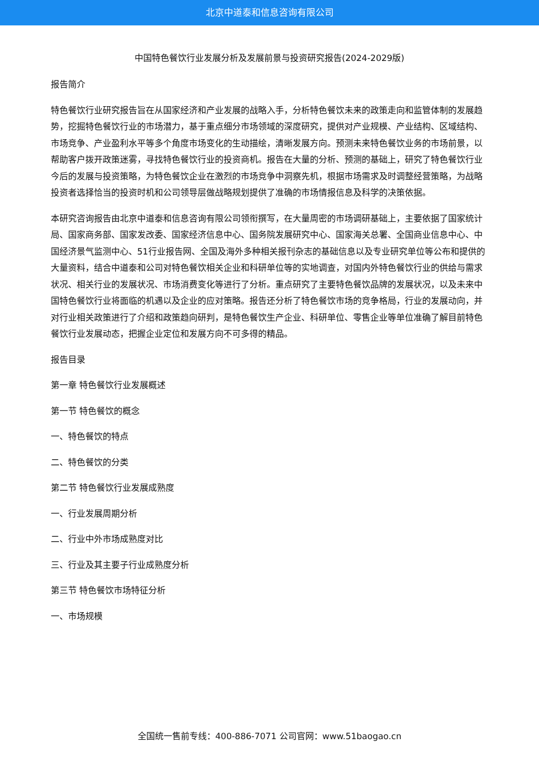北京中道泰和信息咨询有限公司
中国特色餐饮行业发展分析及发展前景与投资研究报告(2024-2029版)
报告简介
特色餐饮行业研究报告旨在从国家经济和产业发展的战略入手，分析特色餐饮未来的政策走向和监管体制的发展趋势，挖掘特色餐饮行业的市场潜力，基于重点细分市场领域的深度研究，提供对产业规模、产业结构、区域结构、市场竞争、产业盈利水平等多个角度市场变化的生动描绘，清晰发展方向。预测未来特色餐饮业务的市场前景，以帮助客户拨开政策迷雾，寻找特色餐饮行业的投资商机。报告在大量的分析、预测的基础上，研究了特色餐饮行业今后的发展与投资策略，为特色餐饮企业在激烈的市场竞争中洞察先机，根据市场需求及时调整经营策略，为战略投资者选择恰当的投资时机和公司领导层做战略规划提供了准确的市场情报信息及科学的决策依据。
本研究咨询报告由北京中道泰和信息咨询有限公司领衔撰写，在大量周密的市场调研基础上，主要依据了国家统计局、国家商务部、国家发改委、国家经济信息中心、国务院发展研究中心、国家海关总署、全国商业信息中心、中国经济景气监测中心、51行业报告网、全国及海外多种相关报刊杂志的基础信息以及专业研究单位等公布和提供的大量资料，结合中道泰和公司对特色餐饮相关企业和科研单位等的实地调查，对国内外特色餐饮行业的供给与需求状况、相关行业的发展状况、市场消费变化等进行了分析。重点研究了主要特色餐饮品牌的发展状况，以及未来中国特色餐饮行业将面临的机遇以及企业的应对策略。报告还分析了特色餐饮市场的竞争格局，行业的发展动向，并对行业相关政策进行了介绍和政策趋向研判，是特色餐饮生产企业、科研单位、零售企业等单位准确了解目前特色餐饮行业发展动态，把握企业定位和发展方向不可多得的精品。
报告目录
第一章 特色餐饮行业发展概述
第一节 特色餐饮的概念
一、特色餐饮的特点
二、特色餐饮的分类
第二节 特色餐饮行业发展成熟度
一、行业发展周期分析
二、行业中外市场成熟度对比
三、行业及其主要子行业成熟度分析
第三节 特色餐饮市场特征分析
一、市场规模
全国统一售前专线：400-886-7071 公司官网：www.51baogao.cn